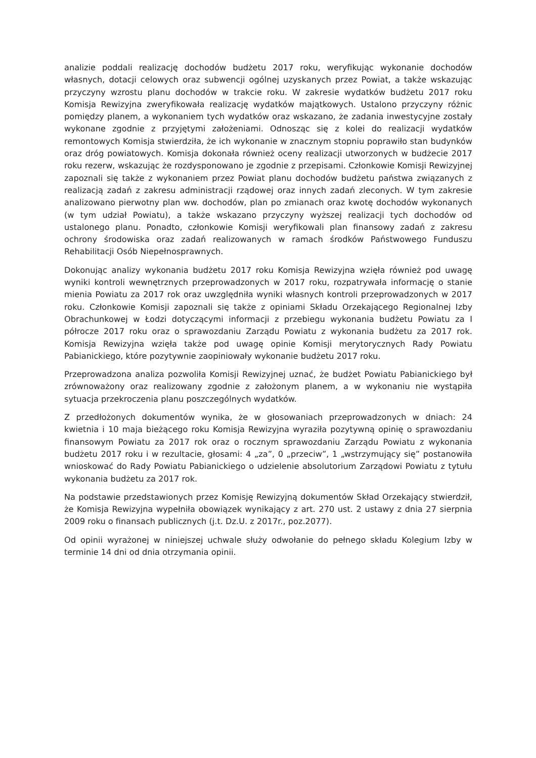analizie poddali realizację dochodów budżetu 2017 roku, weryfikując wykonanie dochodów własnych, dotacji celowych oraz subwencji ogólnej uzyskanych przez Powiat, a także wskazując przyczyny wzrostu planu dochodów w trakcie roku. W zakresie wydatków budżetu 2017 roku Komisja Rewizyjna zweryfikowała realizację wydatków majątkowych. Ustalono przyczyny różnic pomiędzy planem, a wykonaniem tych wydatków oraz wskazano, że zadania inwestycyjne zostały wykonane zgodnie z przyjętymi założeniami. Odnosząc się z kolei do realizacji wydatków remontowych Komisja stwierdziła, że ich wykonanie w znacznym stopniu poprawiło stan budynków oraz dróg powiatowych. Komisja dokonała również oceny realizacji utworzonych w budżecie 2017 roku rezerw, wskazując że rozdysponowano je zgodnie z przepisami. Członkowie Komisji Rewizyjnej zapoznali się także z wykonaniem przez Powiat planu dochodów budżetu państwa związanych z realizacją zadań z zakresu administracji rządowej oraz innych zadań zleconych. W tym zakresie analizowano pierwotny plan ww. dochodów, plan po zmianach oraz kwotę dochodów wykonanych (w tym udział Powiatu), a także wskazano przyczyny wyższej realizacji tych dochodów od ustalonego planu. Ponadto, członkowie Komisji weryfikowali plan finansowy zadań z zakresu ochrony środowiska oraz zadań realizowanych w ramach środków Państwowego Funduszu Rehabilitacji Osób Niepełnosprawnych.
Dokonując analizy wykonania budżetu 2017 roku Komisja Rewizyjna wzięła również pod uwagę wyniki kontroli wewnętrznych przeprowadzonych w 2017 roku, rozpatrywała informację o stanie mienia Powiatu za 2017 rok oraz uwzględniła wyniki własnych kontroli przeprowadzonych w 2017 roku. Członkowie Komisji zapoznali się także z opiniami Składu Orzekającego Regionalnej Izby Obrachunkowej w Łodzi dotyczącymi informacji z przebiegu wykonania budżetu Powiatu za I półrocze 2017 roku oraz o sprawozdaniu Zarządu Powiatu z wykonania budżetu za 2017 rok. Komisja Rewizyjna wzięła także pod uwagę opinie Komisji merytorycznych Rady Powiatu Pabianickiego, które pozytywnie zaopiniowały wykonanie budżetu 2017 roku.
Przeprowadzona analiza pozwoliła Komisji Rewizyjnej uznać, że budżet Powiatu Pabianickiego był zrównoważony oraz realizowany zgodnie z założonym planem, a w wykonaniu nie wystąpiła sytuacja przekroczenia planu poszczególnych wydatków.
Z przedłożonych dokumentów wynika, że w głosowaniach przeprowadzonych w dniach: 24 kwietnia i 10 maja bieżącego roku Komisja Rewizyjna wyraziła pozytywną opinię o sprawozdaniu finansowym Powiatu za 2017 rok oraz o rocznym sprawozdaniu Zarządu Powiatu z wykonania budżetu 2017 roku i w rezultacie, głosami: 4 „za”, 0 „przeciw”, 1 „wstrzymujący się” postanowiła wnioskować do Rady Powiatu Pabianickiego o udzielenie absolutorium Zarządowi Powiatu z tytułu wykonania budżetu za 2017 rok.
Na podstawie przedstawionych przez Komisję Rewizyjną dokumentów Skład Orzekający stwierdził, że Komisja Rewizyjna wypełniła obowiązek wynikający z art. 270 ust. 2 ustawy z dnia 27 sierpnia 2009 roku o finansach publicznych (j.t. Dz.U. z 2017r., poz.2077).
Od opinii wyrażonej w niniejszej uchwale służy odwołanie do pełnego składu Kolegium Izby w terminie 14 dni od dnia otrzymania opinii.